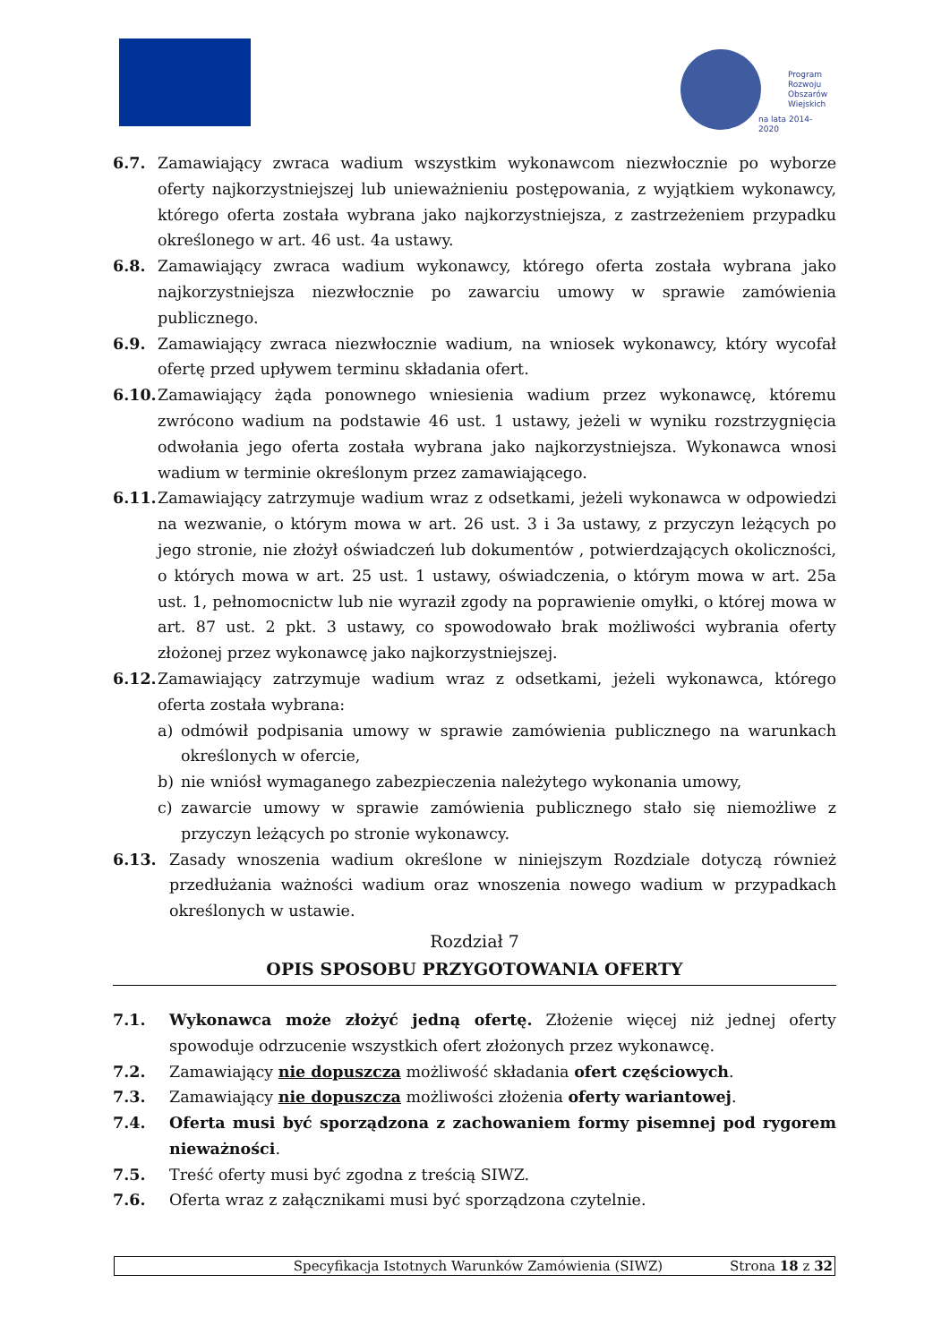Program
Rozwoju
Obszarów
Wiejskich
na lata 2014-2020
6.7. Zamawiający zwraca wadium wszystkim wykonawcom niezwłocznie po wyborze oferty najkorzystniejszej lub unieważnieniu postępowania, z wyjątkiem wykonawcy, którego oferta została wybrana jako najkorzystniejsza, z zastrzeżeniem przypadku określonego w art. 46 ust. 4a ustawy.
6.8. Zamawiający zwraca wadium wykonawcy, którego oferta została wybrana jako najkorzystniejsza niezwłocznie po zawarciu umowy w sprawie zamówienia publicznego.
6.9. Zamawiający zwraca niezwłocznie wadium, na wniosek wykonawcy, który wycofał ofertę przed upływem terminu składania ofert.
6.10. Zamawiający żąda ponownego wniesienia wadium przez wykonawcę, któremu zwrócono wadium na podstawie 46 ust. 1 ustawy, jeżeli w wyniku rozstrzygnięcia odwołania jego oferta została wybrana jako najkorzystniejsza. Wykonawca wnosi wadium w terminie określonym przez zamawiającego.
6.11. Zamawiający zatrzymuje wadium wraz z odsetkami, jeżeli wykonawca w odpowiedzi na wezwanie, o którym mowa w art. 26 ust. 3 i 3a ustawy, z przyczyn leżących po jego stronie, nie złożył oświadczeń lub dokumentów , potwierdzających okoliczności, o których mowa w art. 25 ust. 1 ustawy, oświadczenia, o którym mowa w art. 25a ust. 1, pełnomocnictw lub nie wyraził zgody na poprawienie omyłki, o której mowa w art. 87 ust. 2 pkt. 3 ustawy, co spowodowało brak możliwości wybrania oferty złożonej przez wykonawcę jako najkorzystniejszej.
6.12. Zamawiający zatrzymuje wadium wraz z odsetkami, jeżeli wykonawca, którego oferta została wybrana:
a) odmówił podpisania umowy w sprawie zamówienia publicznego na warunkach określonych w ofercie,
b) nie wniósł wymaganego zabezpieczenia należytego wykonania umowy,
c) zawarcie umowy w sprawie zamówienia publicznego stało się niemożliwe z przyczyn leżących po stronie wykonawcy.
6.13. Zasady wnoszenia wadium określone w niniejszym Rozdziale dotyczą również przedłużania ważności wadium oraz wnoszenia nowego wadium w przypadkach określonych w ustawie.
Rozdział 7
OPIS SPOSOBU PRZYGOTOWANIA OFERTY
7.1. Wykonawca może złożyć jedną ofertę. Złożenie więcej niż jednej oferty spowoduje odrzucenie wszystkich ofert złożonych przez wykonawcę.
7.2. Zamawiający nie dopuszcza możliwość składania ofert częściowych.
7.3. Zamawiający nie dopuszcza możliwości złożenia oferty wariantowej.
7.4. Oferta musi być sporządzona z zachowaniem formy pisemnej pod rygorem nieważności.
7.5. Treść oferty musi być zgodna z treścią SIWZ.
7.6. Oferta wraz z załącznikami musi być sporządzona czytelnie.
Specyfikacja Istotnych Warunków Zamówienia (SIWZ) Strona 18 z 32